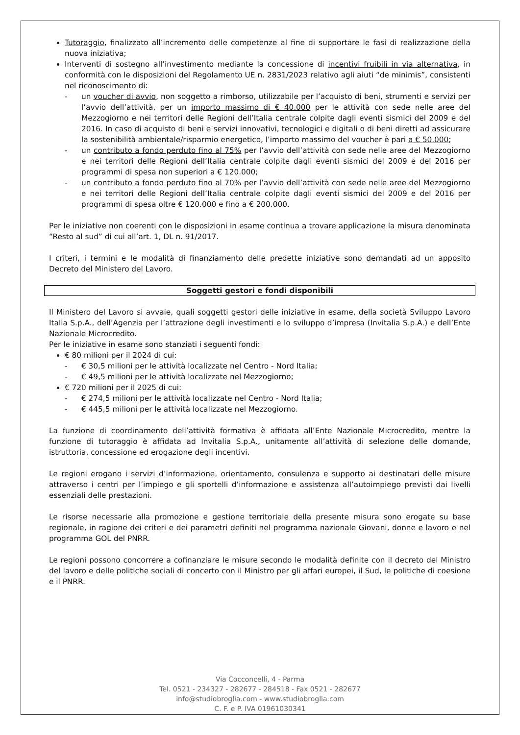Tutoraggio, finalizzato all’incremento delle competenze al fine di supportare le fasi di realizzazione della nuova iniziativa;
Interventi di sostegno all’investimento mediante la concessione di incentivi fruibili in via alternativa, in conformità con le disposizioni del Regolamento UE n. 2831/2023 relativo agli aiuti “de minimis”, consistenti nel riconoscimento di:
- un voucher di avvio, non soggetto a rimborso, utilizzabile per l’acquisto di beni, strumenti e servizi per l’avvio dell’attività, per un importo massimo di € 40.000 per le attività con sede nelle aree del Mezzogiorno e nei territori delle Regioni dell’Italia centrale colpite dagli eventi sismici del 2009 e del 2016. In caso di acquisto di beni e servizi innovativi, tecnologici e digitali o di beni diretti ad assicurare la sostenibilità ambientale/risparmio energetico, l’importo massimo del voucher è pari a € 50.000;
- un contributo a fondo perduto fino al 75% per l’avvio dell’attività con sede nelle aree del Mezzogiorno e nei territori delle Regioni dell’Italia centrale colpite dagli eventi sismici del 2009 e del 2016 per programmi di spesa non superiori a € 120.000;
- un contributo a fondo perduto fino al 70% per l’avvio dell’attività con sede nelle aree del Mezzogiorno e nei territori delle Regioni dell’Italia centrale colpite dagli eventi sismici del 2009 e del 2016 per programmi di spesa oltre € 120.000 e fino a € 200.000.
Per le iniziative non coerenti con le disposizioni in esame continua a trovare applicazione la misura denominata “Resto al sud” di cui all’art. 1, DL n. 91/2017.
I criteri, i termini e le modalità di finanziamento delle predette iniziative sono demandati ad un apposito Decreto del Ministero del Lavoro.
Soggetti gestori e fondi disponibili
Il Ministero del Lavoro si avvale, quali soggetti gestori delle iniziative in esame, della società Sviluppo Lavoro Italia S.p.A., dell’Agenzia per l’attrazione degli investimenti e lo sviluppo d’impresa (Invitalia S.p.A.) e dell’Ente Nazionale Microcredito.
Per le iniziative in esame sono stanziati i seguenti fondi:
€ 80 milioni per il 2024 di cui:
- € 30,5 milioni per le attività localizzate nel Centro - Nord Italia;
- € 49,5 milioni per le attività localizzate nel Mezzogiorno;
€ 720 milioni per il 2025 di cui:
- € 274,5 milioni per le attività localizzate nel Centro - Nord Italia;
- € 445,5 milioni per le attività localizzate nel Mezzogiorno.
La funzione di coordinamento dell’attività formativa è affidata all’Ente Nazionale Microcredito, mentre la funzione di tutoraggio è affidata ad Invitalia S.p.A., unitamente all’attività di selezione delle domande, istruttoria, concessione ed erogazione degli incentivi.
Le regioni erogano i servizi d’informazione, orientamento, consulenza e supporto ai destinatari delle misure attraverso i centri per l’impiego e gli sportelli d’informazione e assistenza all’autoimpiego previsti dai livelli essenziali delle prestazioni.
Le risorse necessarie alla promozione e gestione territoriale della presente misura sono erogate su base regionale, in ragione dei criteri e dei parametri definiti nel programma nazionale Giovani, donne e lavoro e nel programma GOL del PNRR.
Le regioni possono concorrere a cofinanziare le misure secondo le modalità definite con il decreto del Ministro del lavoro e delle politiche sociali di concerto con il Ministro per gli affari europei, il Sud, le politiche di coesione e il PNRR.
Via Cocconcelli, 4 - Parma
Tel. 0521 - 234327 - 282677 - 284518 - Fax 0521 - 282677
info@studiobroglia.com - www.studiobroglia.com
C. F. e P. IVA 01961030341